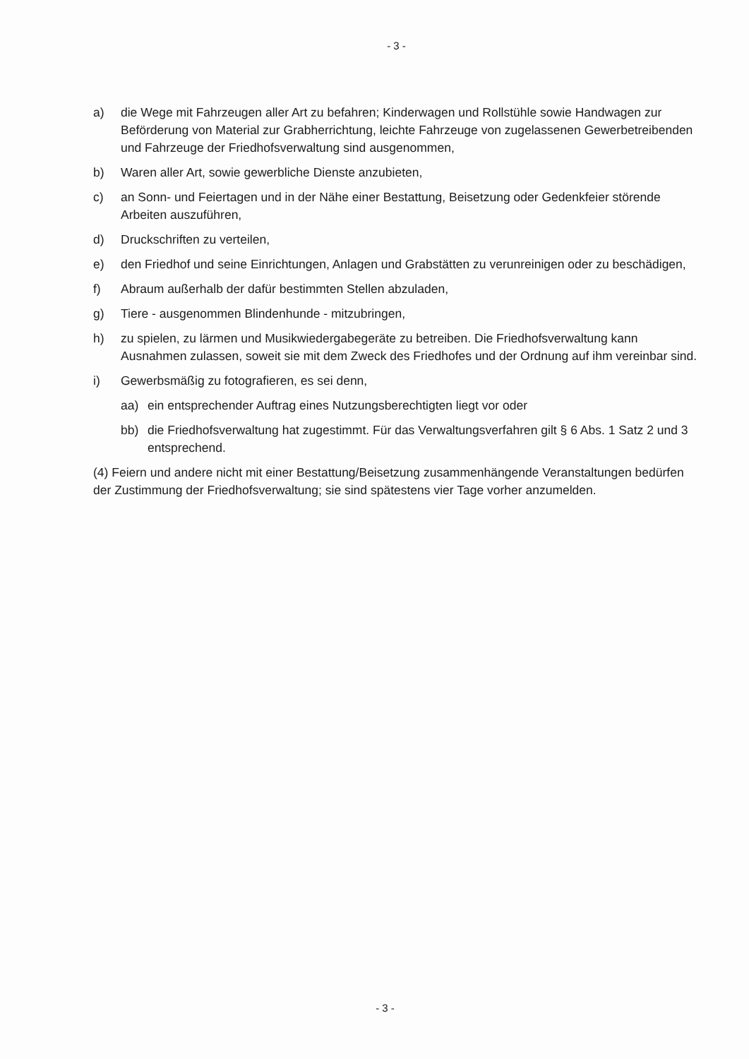- 3 -
a) die Wege mit Fahrzeugen aller Art zu befahren; Kinderwagen und Rollstühle sowie Handwagen zur Beförderung von Material zur Grabherrichtung, leichte Fahrzeuge von zugelassenen Gewerbetreibenden und Fahrzeuge der Friedhofsverwaltung sind ausgenommen,
b) Waren aller Art, sowie gewerbliche Dienste anzubieten,
c) an Sonn- und Feiertagen und in der Nähe einer Bestattung, Beisetzung oder Gedenkfeier störende Arbeiten auszuführen,
d) Druckschriften zu verteilen,
e) den Friedhof und seine Einrichtungen, Anlagen und Grabstätten zu verunreinigen oder zu beschädigen,
f) Abraum außerhalb der dafür bestimmten Stellen abzuladen,
g) Tiere - ausgenommen Blindenhunde - mitzubringen,
h) zu spielen, zu lärmen und Musikwiedergabegeräte zu betreiben. Die Friedhofsverwaltung kann Ausnahmen zulassen, soweit sie mit dem Zweck des Friedhofes und der Ordnung auf ihm vereinbar sind.
i) Gewerbsmäßig zu fotografieren, es sei denn,
aa) ein entsprechender Auftrag eines Nutzungsberechtigten liegt vor oder
bb) die Friedhofsverwaltung hat zugestimmt. Für das Verwaltungsverfahren gilt § 6 Abs. 1 Satz 2 und 3 entsprechend.
(4) Feiern und andere nicht mit einer Bestattung/Beisetzung zusammenhängende Veranstaltungen bedürfen der Zustimmung der Friedhofsverwaltung; sie sind spätestens vier Tage vorher anzumelden.
- 3 -